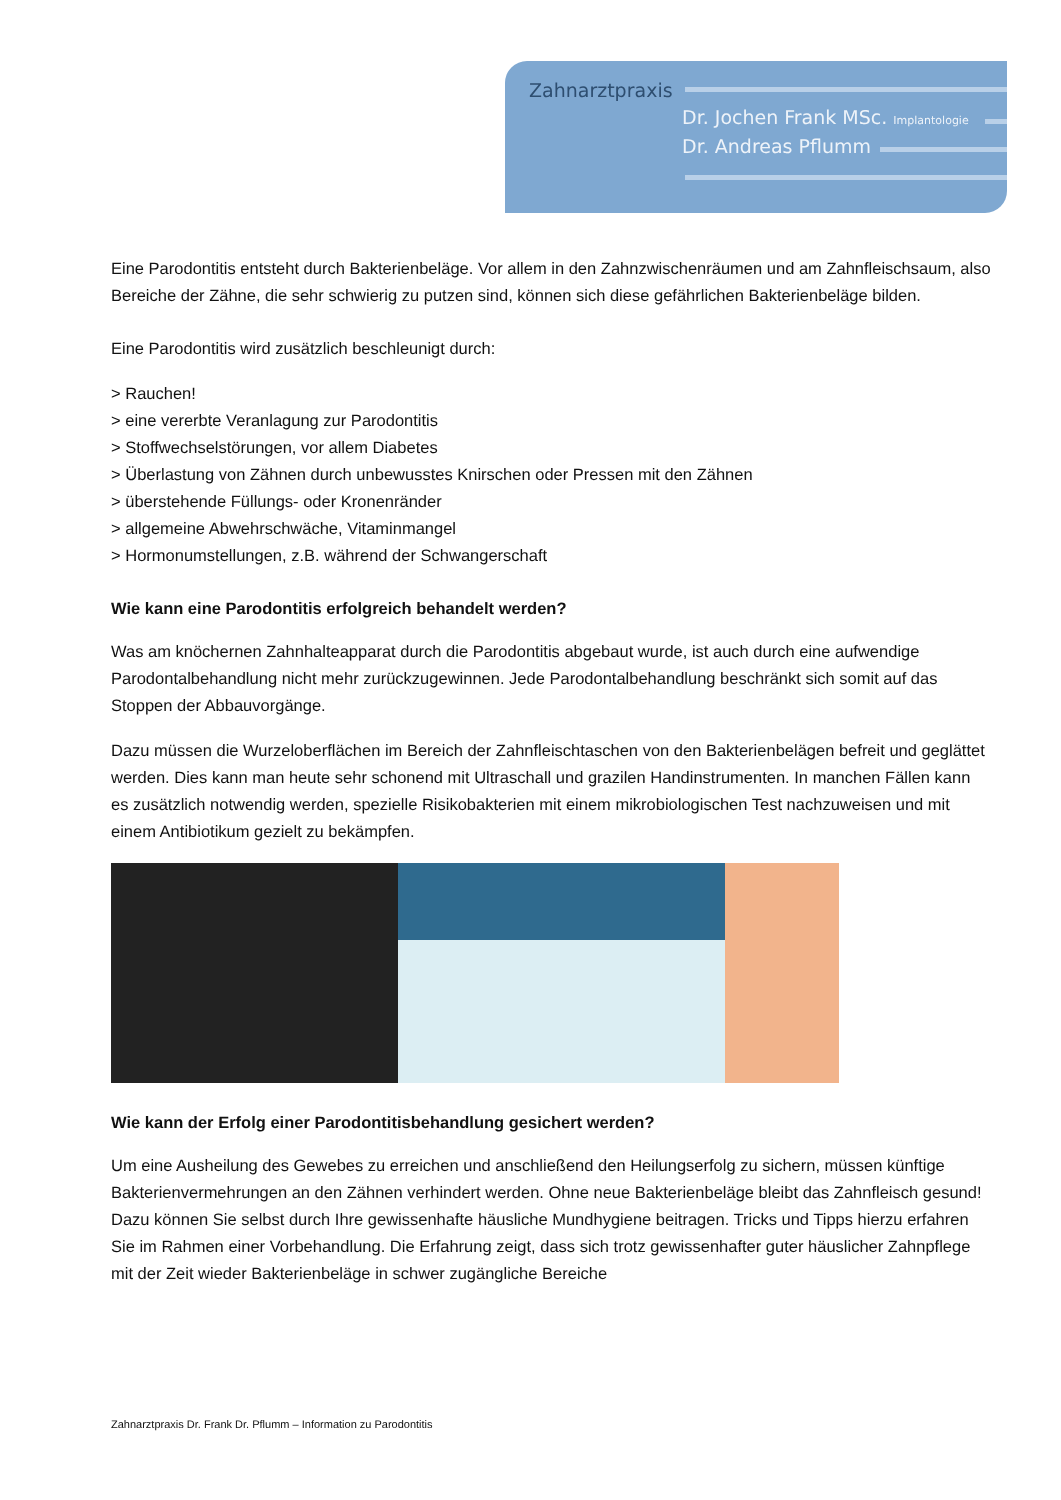Zahnarztpraxis
Dr. Jochen Frank MSc. Implantologie
Dr. Andreas Pflumm
Eine Parodontitis entsteht durch Bakterienbeläge. Vor allem in den Zahnzwischenräumen und am Zahnfleischsaum, also Bereiche der Zähne, die sehr schwierig zu putzen sind, können sich diese gefährlichen Bakterienbeläge bilden.
Eine Parodontitis wird zusätzlich beschleunigt durch:
> Rauchen!
> eine vererbte Veranlagung zur Parodontitis
> Stoffwechselstörungen, vor allem Diabetes
> Überlastung von Zähnen durch unbewusstes Knirschen oder Pressen mit den Zähnen
> überstehende Füllungs- oder Kronenränder
> allgemeine Abwehrschwäche, Vitaminmangel
> Hormonumstellungen, z.B. während der Schwangerschaft
Wie kann eine Parodontitis erfolgreich behandelt werden?
Was am knöchernen Zahnhalteapparat durch die Parodontitis abgebaut wurde, ist auch durch eine aufwendige Parodontalbehandlung nicht mehr zurückzugewinnen. Jede Parodontalbehandlung beschränkt sich somit auf das Stoppen der Abbauvorgänge.
Dazu müssen die Wurzeloberflächen im Bereich der Zahnfleischtaschen von den Bakterienbelägen befreit und geglättet werden. Dies kann man heute sehr schonend mit Ultraschall und grazilen Handinstrumenten. In manchen Fällen kann es zusätzlich notwendig werden, spezielle Risikobakterien mit einem mikrobiologischen Test nachzuweisen und mit einem Antibiotikum gezielt zu bekämpfen.
Wie kann der Erfolg einer Parodontitisbehandlung gesichert werden?
Um eine Ausheilung des Gewebes zu erreichen und anschließend den Heilungserfolg zu sichern, müssen künftige Bakterienvermehrungen an den Zähnen verhindert werden. Ohne neue Bakterienbeläge bleibt das Zahnfleisch gesund! Dazu können Sie selbst durch Ihre gewissenhafte häusliche Mundhygiene beitragen. Tricks und Tipps hierzu erfahren Sie im Rahmen einer Vorbehandlung. Die Erfahrung zeigt, dass sich trotz gewissenhafter guter häuslicher Zahnpflege mit der Zeit wieder Bakterienbeläge in schwer zugängliche Bereiche
Zahnarztpraxis Dr. Frank Dr. Pflumm – Information zu Parodontitis